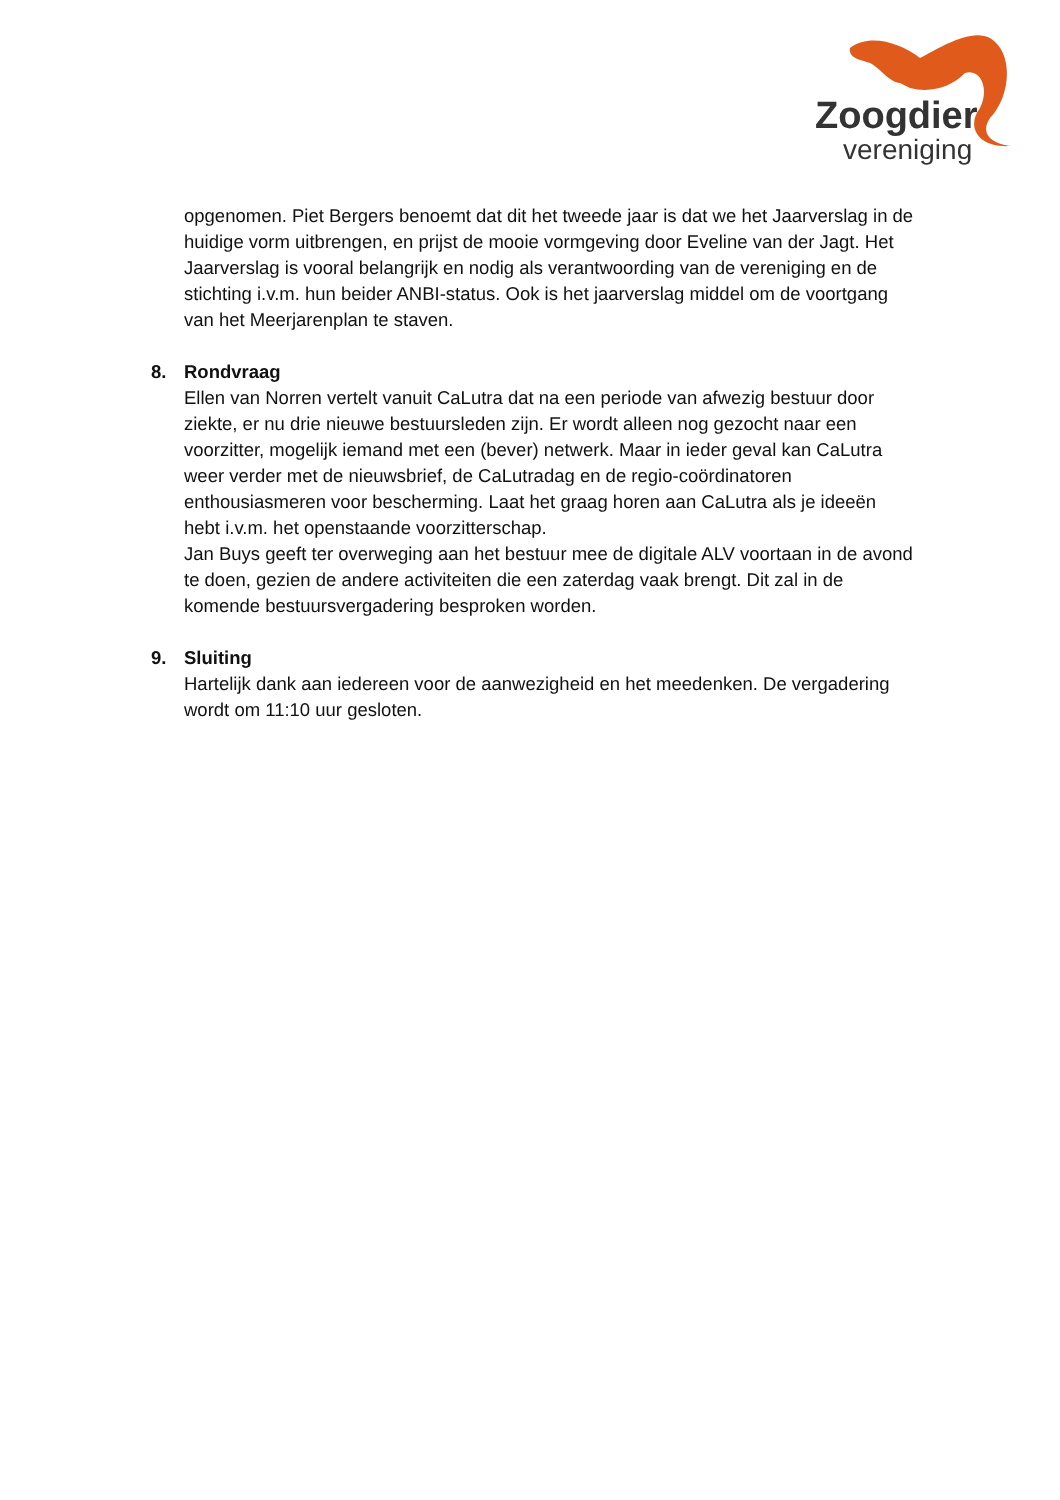Zoogdier
vereniging
opgenomen. Piet Bergers benoemt dat dit het tweede jaar is dat we het Jaarverslag in de huidige vorm uitbrengen, en prijst de mooie vormgeving door Eveline van der Jagt. Het Jaarverslag is vooral belangrijk en nodig als verantwoording van de vereniging en de stichting i.v.m. hun beider ANBI-status. Ook is het jaarverslag middel om de voortgang van het Meerjarenplan te staven.
8.
Rondvraag
Ellen van Norren vertelt vanuit CaLutra dat na een periode van afwezig bestuur door ziekte, er nu drie nieuwe bestuursleden zijn. Er wordt alleen nog gezocht naar een voorzitter, mogelijk iemand met een (bever) netwerk. Maar in ieder geval kan CaLutra weer verder met de nieuwsbrief, de CaLutradag en de regio-coördinatoren enthousiasmeren voor bescherming. Laat het graag horen aan CaLutra als je ideeën hebt i.v.m. het openstaande voorzitterschap.
Jan Buys geeft ter overweging aan het bestuur mee de digitale ALV voortaan in de avond te doen, gezien de andere activiteiten die een zaterdag vaak brengt. Dit zal in de komende bestuursvergadering besproken worden.
9.
Sluiting
Hartelijk dank aan iedereen voor de aanwezigheid en het meedenken. De vergadering wordt om 11:10 uur gesloten.